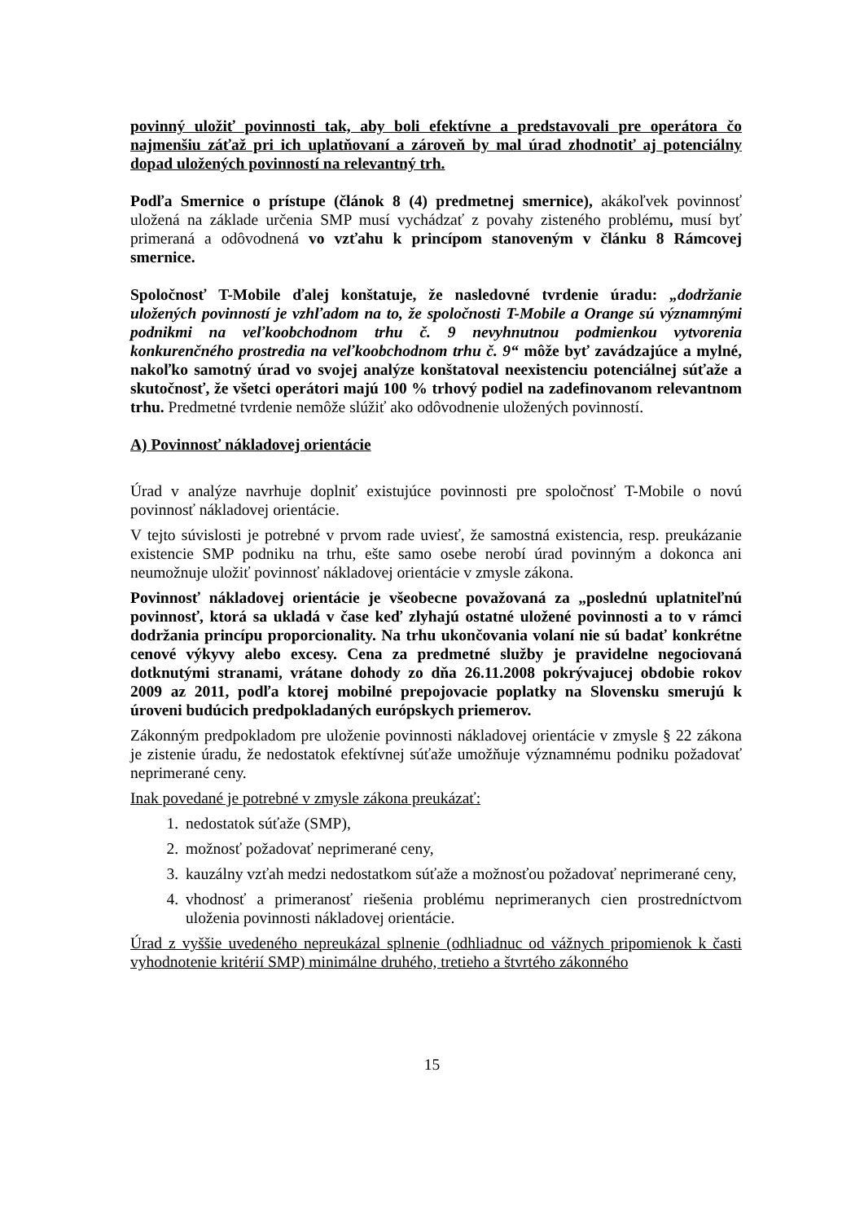povinný uložiť povinnosti tak, aby boli efektívne a predstavovali pre operátora čo najmenšiu záťaž pri ich uplatňovaní a zároveň by mal úrad zhodnotiť aj potenciálny dopad uložených povinností na relevantný trh.
Podľa Smernice o prístupe (článok 8 (4) predmetnej smernice), akákoľvek povinnosť uložená na základe určenia SMP musí vychádzať z povahy zisteného problému, musí byť primeraná a odôvodnená vo vzťahu k princípom stanoveným v článku 8 Rámcovej smernice.
Spoločnosť T-Mobile ďalej konštatuje, že nasledovné tvrdenie úradu: „dodržanie uložených povinností je vzhľadom na to, že spoločnosti T-Mobile a Orange sú významnými podnikmi na veľkoobchodnom trhu č. 9 nevyhnutnou podmienkou vytvorenia konkurenčného prostredia na veľkoobchodnom trhu č. 9“ môže byť zavádzajúce a mylné, nakoľko samotný úrad vo svojej analýze konštatoval neexistenciu potenciálnej súťaže a skutočnosť, že všetci operátori majú 100 % trhový podiel na zadefinovanom relevantnom trhu. Predmetné tvrdenie nemôže slúžiť ako odôvodnenie uložených povinností.
A) Povinnosť nákladovej orientácie
Úrad v analýze navrhuje doplniť existujúce povinnosti pre spoločnosť T-Mobile o novú povinnosť nákladovej orientácie.
V tejto súvislosti je potrebné v prvom rade uviesť, že samostná existencia, resp. preukázanie existencie SMP podniku na trhu, ešte samo osebe nerobí úrad povinným a dokonca ani neumožnuje uložiť povinnosť nákladovej orientácie v zmysle zákona.
Povinnosť nákladovej orientácie je všeobecne považovaná za „poslednú uplatniteľnú povinnosť, ktorá sa ukladá v čase keď zlyhajú ostatné uložené povinnosti a to v rámci dodržania princípu proporcionality. Na trhu ukončovania volaní nie sú badať konkrétne cenové výkyvy alebo excesy. Cena za predmetné služby je pravidelne negociovaná dotknutými stranami, vrátane dohody zo dňa 26.11.2008 pokrývajucej obdobie rokov 2009 az 2011, podľa ktorej mobilné prepojovacie poplatky na Slovensku smerujú k úroveni budúcich predpokladaných európskych priemerov.
Zákonným predpokladom pre uloženie povinnosti nákladovej orientácie v zmysle § 22 zákona je zistenie úradu, že nedostatok efektívnej súťaže umožňuje významnému podniku požadovať neprimerané ceny.
Inak povedané je potrebné v zmysle zákona preukázať:
1. nedostatok súťaže (SMP),
2. možnosť požadovať neprimerané ceny,
3. kauzálny vzťah medzi nedostatkom súťaže a možnosťou požadovať neprimerané ceny,
4. vhodnosť a primeranosť riešenia problému neprimeranych cien prostredníctvom uloženia povinnosti nákladovej orientácie.
Úrad z vyššie uvedeného nepreukázal splnenie (odhliadnuc od vážnych pripomienok k časti vyhodnotenie kritérií SMP) minimálne druhého, tretieho a štvrtého zákonného
15